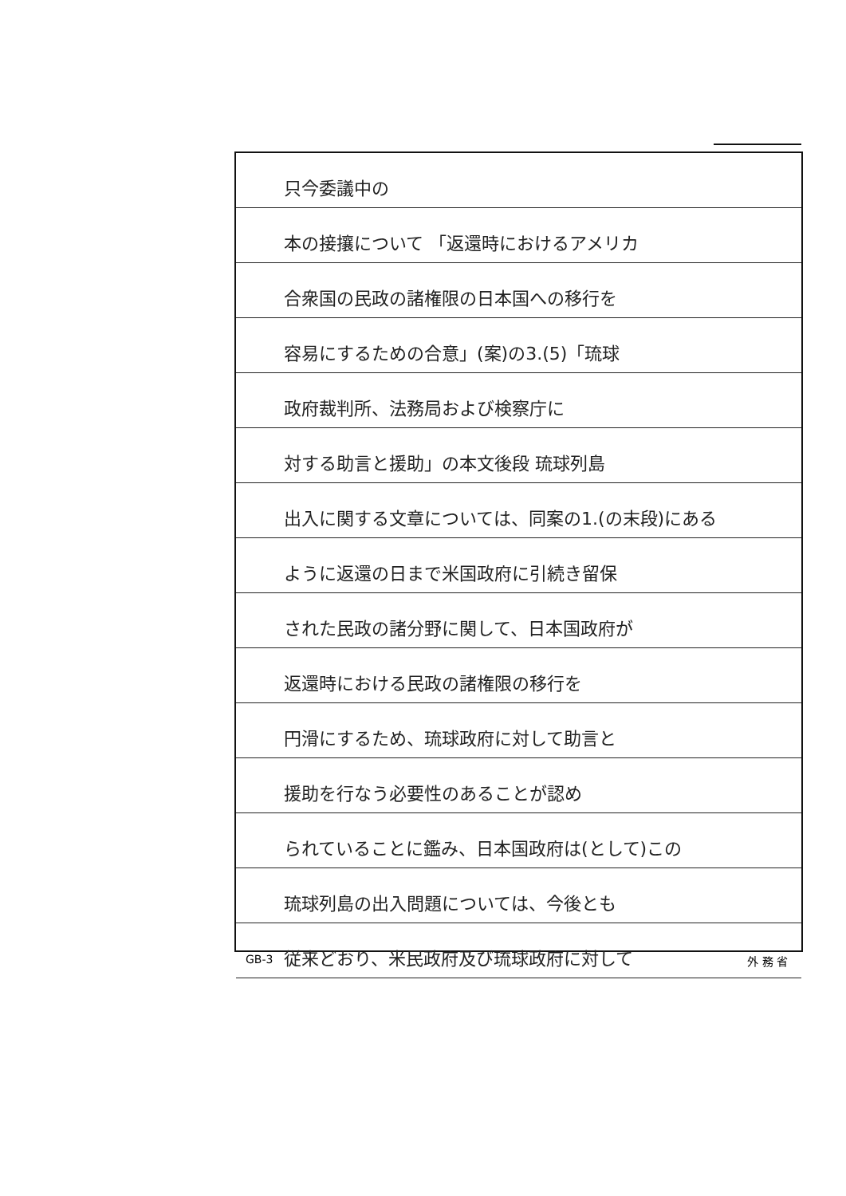只今委議中の
本の接攘について 「返還時におけるアメリカ
合衆国の民政の諸権限の日本国への移行を
容易にするための合意」(案)の3.(5)「琉球
政府裁判所、法務局および検察庁に
対する助言と援助」の本文後段 琉球列島
出入に関する文章については、同案の1.(の末段)にある
ように返還の日まで米国政府に引続き留保
された民政の諸分野に関して、日本国政府が
返還時における民政の諸権限の移行を
円滑にするため、琉球政府に対して助言と
援助を行なう必要性のあることが認め
られていることに鑑み、日本国政府は(として)この
琉球列島の出入問題については、今後とも
従来どおり、米民政府及び琉球政府に対して
GB-3 外 務 省